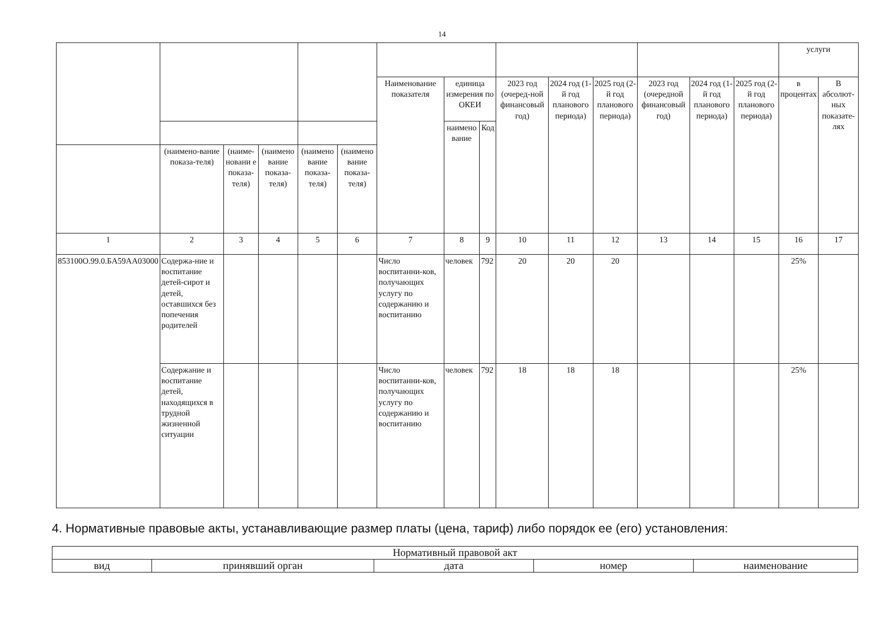14
| | | | | | | | | | | | | | | | услуги | |
| | | | | | | Наименование показателя | единица измерения по ОКЕИ | | 2023 год (очеред-ной финансовый год) | 2024 год (1-й год планового периода) | 2025 год (2-й год планового периода) | 2023 год (очередной финансовый год) | 2024 год (1-й год планового периода) | 2025 год (2-й год планового периода) | в процентах | В абсолют-ных показате-лях |
| | | | | | | | наимено вание | Код | | | | | | | | |
| | (наимено-вание показа-теля) | (наиме-новани е показа-теля) | (наимено вание показа-теля) | (наимено вание показа-теля) | (наимено вание показа-теля) | | | | | | | | | | | |
| 1 | 2 | 3 | 4 | 5 | 6 | 7 | 8 | 9 | 10 | 11 | 12 | 13 | 14 | 15 | 16 | 17 |
| 853100О.99.0.БА59АА03000 | Содержа-ние и воспитание детей-сирот и детей, оставшихся без попечения родителей | | | | | Число воспитанни-ков, получающих услугу по содержанию и воспитанию | человек | 792 | 20 | 20 | 20 | | | | 25% | |
| | Содержание и воспитание детей, находящихся в трудной жизненной ситуации | | | | | Число воспитанни-ков, получающих услугу по содержанию и воспитанию | человек | 792 | 18 | 18 | 18 | | | | 25% | |
4. Нормативные правовые акты, устанавливающие размер платы (цена, тариф) либо порядок ее (его) установления:
| Нормативный правовой акт | | | | |
| вид | принявший орган | дата | номер | наименование |